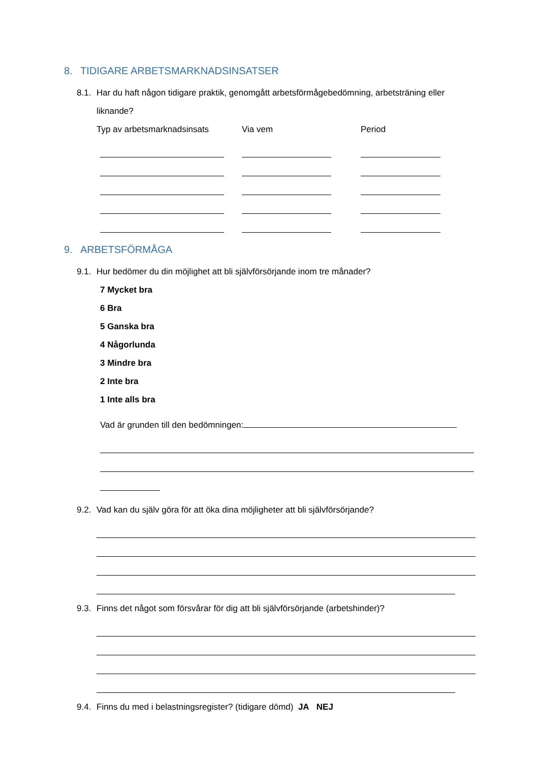8. TIDIGARE ARBETSMARKNADSINSATSER
8.1.
Har du haft någon tidigare praktik, genomgått arbetsförmågebedömning, arbetsträning eller liknande?
Typ av arbetsmarknadsinsats Via vem Period
9. ARBETSFÖRMÅGA
9.1.
Hur bedömer du din möjlighet att bli självförsörjande inom tre månader?
7 Mycket bra
6 Bra
5 Ganska bra
4 Någorlunda
3 Mindre bra
2 Inte bra
1 Inte alls bra
Vad är grunden till den bedömningen:
9.2.
Vad kan du själv göra för att öka dina möjligheter att bli självförsörjande?
9.3.
Finns det något som försvårar för dig att bli självförsörjande (arbetshinder)?
9.4.
Finns du med i belastningsregister? (tidigare dömd) JA NEJ